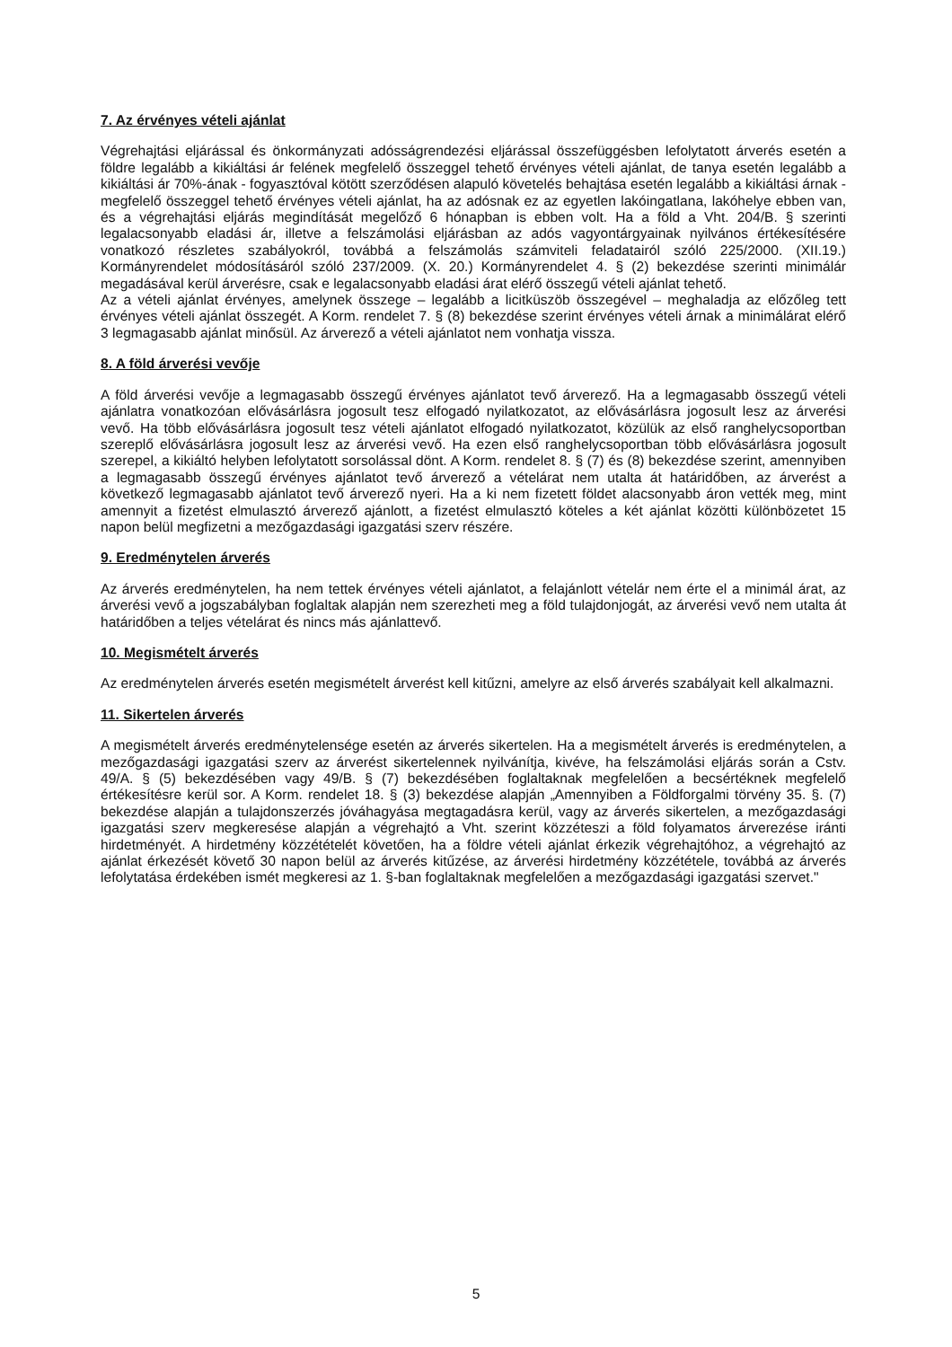7. Az érvényes vételi ajánlat
Végrehajtási eljárással és önkormányzati adósságrendezési eljárással összefüggésben lefolytatott árverés esetén a földre legalább a kikiáltási ár felének megfelelő összeggel tehető érvényes vételi ajánlat, de tanya esetén legalább a kikiáltási ár 70%-ának - fogyasztóval kötött szerződésen alapuló követelés behajtása esetén legalább a kikiáltási árnak - megfelelő összeggel tehető érvényes vételi ajánlat, ha az adósnak ez az egyetlen lakóingatlana, lakóhelye ebben van, és a végrehajtási eljárás megindítását megelőző 6 hónapban is ebben volt. Ha a föld a Vht. 204/B. § szerinti legalacsonyabb eladási ár, illetve a felszámolási eljárásban az adós vagyontárgyainak nyilvános értékesítésére vonatkozó részletes szabályokról, továbbá a felszámolás számviteli feladatairól szóló 225/2000. (XII.19.) Kormányrendelet módosításáról szóló 237/2009. (X. 20.) Kormányrendelet 4. § (2) bekezdése szerinti minimálár megadásával kerül árverésre, csak e legalacsonyabb eladási árat elérő összegű vételi ajánlat tehető.
Az a vételi ajánlat érvényes, amelynek összege – legalább a licitküszöb összegével – meghaladja az előzőleg tett érvényes vételi ajánlat összegét. A Korm. rendelet 7. § (8) bekezdése szerint érvényes vételi árnak a minimálárat elérő 3 legmagasabb ajánlat minősül. Az árverező a vételi ajánlatot nem vonhatja vissza.
8. A föld árverési vevője
A föld árverési vevője a legmagasabb összegű érvényes ajánlatot tevő árverező. Ha a legmagasabb összegű vételi ajánlatra vonatkozóan elővásárlásra jogosult tesz elfogadó nyilatkozatot, az elővásárlásra jogosult lesz az árverési vevő. Ha több elővásárlásra jogosult tesz vételi ajánlatot elfogadó nyilatkozatot, közülük az első ranghelycsoportban szereplő elővásárlásra jogosult lesz az árverési vevő. Ha ezen első ranghelycsoportban több elővásárlásra jogosult szerepel, a kikiáltó helyben lefolytatott sorsolással dönt. A Korm. rendelet 8. § (7) és (8) bekezdése szerint, amennyiben a legmagasabb összegű érvényes ajánlatot tevő árverező a vételárat nem utalta át határidőben, az árverést a következő legmagasabb ajánlatot tevő árverező nyeri. Ha a ki nem fizetett földet alacsonyabb áron vették meg, mint amennyit a fizetést elmulasztó árverező ajánlott, a fizetést elmulasztó köteles a két ajánlat közötti különbözetet 15 napon belül megfizetni a mezőgazdasági igazgatási szerv részére.
9. Eredménytelen árverés
Az árverés eredménytelen, ha nem tettek érvényes vételi ajánlatot, a felajánlott vételár nem érte el a minimál árat, az árverési vevő a jogszabályban foglaltak alapján nem szerezheti meg a föld tulajdonjogát, az árverési vevő nem utalta át határidőben a teljes vételárat és nincs más ajánlattevő.
10. Megismételt árverés
Az eredménytelen árverés esetén megismételt árverést kell kitűzni, amelyre az első árverés szabályait kell alkalmazni.
11. Sikertelen árverés
A megismételt árverés eredménytelensége esetén az árverés sikertelen. Ha a megismételt árverés is eredménytelen, a mezőgazdasági igazgatási szerv az árverést sikertelennek nyilvánítja, kivéve, ha felszámolási eljárás során a Cstv. 49/A. § (5) bekezdésében vagy 49/B. § (7) bekezdésében foglaltaknak megfelelően a becsértéknek megfelelő értékesítésre kerül sor. A Korm. rendelet 18. § (3) bekezdése alapján „Amennyiben a Földforgalmi törvény 35. §. (7) bekezdése alapján a tulajdonszerzés jóváhagyása megtagadásra kerül, vagy az árverés sikertelen, a mezőgazdasági igazgatási szerv megkeresése alapján a végrehajtó a Vht. szerint közzéteszi a föld folyamatos árverezése iránti hirdetményét. A hirdetmény közzétételét követően, ha a földre vételi ajánlat érkezik végrehajtóhoz, a végrehajtó az ajánlat érkezését követő 30 napon belül az árverés kitűzése, az árverési hirdetmény közzététele, továbbá az árverés lefolytatása érdekében ismét megkeresi az 1. §-ban foglaltaknak megfelelően a mezőgazdasági igazgatási szervet."
5